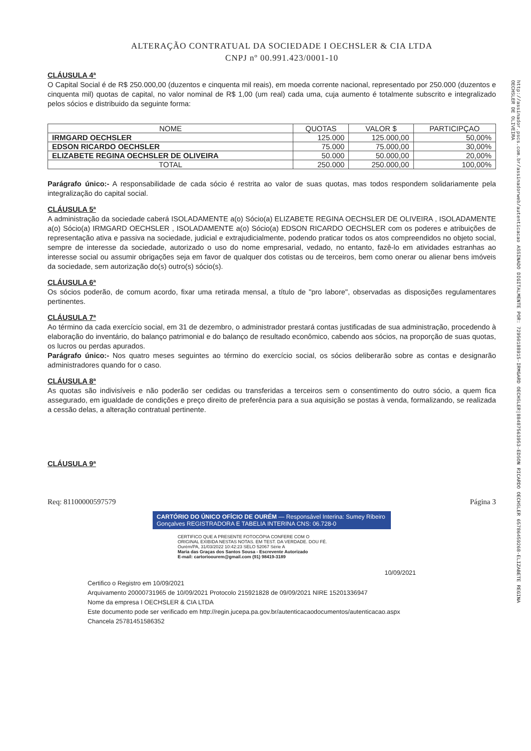ALTERAÇÃO CONTRATUAL DA SOCIEDADE I OECHSLER & CIA LTDA
CNPJ nº 00.991.423/0001-10
http://assinador.pscs.com.br/assinadorweb/autenticacao ASSINADO DIGITALMENTE POR: 72950188915-IRMGARD OECHSLER|88487563953-EDSON RICARDO OECHSLER 65786459268-ELIZABETE REGINA OECHSLER DE OLIVEIRA
CLÁUSULA 4ª
O Capital Social é de R$ 250.000,00 (duzentos e cinquenta mil reais), em moeda corrente nacional, representado por 250.000 (duzentos e cinquenta mil) quotas de capital, no valor nominal de R$ 1,00 (um real) cada uma, cuja aumento é totalmente subscrito e integralizado pelos sócios e distribuido da seguinte forma:
| NOME | QUOTAS | VALOR $ | PARTICIPÇAO |
| --- | --- | --- | --- |
| IRMGARD OECHSLER | 125.000 | 125.000,00 | 50,00% |
| EDSON RICARDO OECHSLER | 75.000 | 75.000,00 | 30,00% |
| ELIZABETE REGINA OECHSLER DE OLIVEIRA | 50.000 | 50.000,00 | 20,00% |
| TOTAL | 250.000 | 250.000,00 | 100,00% |
Parágrafo único:- A responsabilidade de cada sócio é restrita ao valor de suas quotas, mas todos respondem solidariamente pela integralização do capital social.
CLÁUSULA 5ª
A administração da sociedade caberá ISOLADAMENTE a(o) Sócio(a) ELIZABETE REGINA OECHSLER DE OLIVEIRA , ISOLADAMENTE a(o) Sócio(a) IRMGARD OECHSLER , ISOLADAMENTE a(o) Sócio(a) EDSON RICARDO OECHSLER com os poderes e atribuições de representação ativa e passiva na sociedade, judicial e extrajudicialmente, podendo praticar todos os atos compreendidos no objeto social, sempre de interesse da sociedade, autorizado o uso do nome empresarial, vedado, no entanto, fazê-lo em atividades estranhas ao interesse social ou assumir obrigações seja em favor de qualquer dos cotistas ou de terceiros, bem como onerar ou alienar bens imóveis da sociedade, sem autorização do(s) outro(s) sócio(s).
CLÁUSULA 6ª
Os sócios poderão, de comum acordo, fixar uma retirada mensal, a título de "pro labore", observadas as disposições regulamentares pertinentes.
CLÁUSULA 7ª
Ao término da cada exercício social, em 31 de dezembro, o administrador prestará contas justificadas de sua administração, procedendo à elaboração do inventário, do balanço patrimonial e do balanço de resultado econômico, cabendo aos sócios, na proporção de suas quotas, os lucros ou perdas apurados.
Parágrafo único:- Nos quatro meses seguintes ao término do exercício social, os sócios deliberarão sobre as contas e designarão administradores quando for o caso.
CLÁUSULA 8ª
As quotas são indivisíveis e não poderão ser cedidas ou transferidas a terceiros sem o consentimento do outro sócio, a quem fica assegurado, em igualdade de condições e preço direito de preferência para a sua aquisição se postas à venda, formalizando, se realizada a cessão delas, a alteração contratual pertinente.
CLÁUSULA 9ª
Req: 81100000597579 Página 3
CARTÓRIO DO ÚNICO OFÍCIO DE OURÉM — Responsável Interina: Sumey Ribeiro Gonçalves REGISTRADORA E TABELIA INTERINA CNS: 06.728-0
CERTIFICO QUE A PRESENTE FOTOCÓPIA CONFERE COM O ORIGINAL EXIBIDA NESTAS NOTAS. EM TEST. DA VERDADE. DOU FÉ. Ourém/PA, 31/03/2022 10:42:23 SELO 52067 Série A
Maria das Graças dos Santos Sousa - Escrevente Autorizado
E-mail: cartorioourem@gmail.com (91) 98419-3189
10/09/2021
Certifico o Registro em 10/09/2021
Arquivamento 20000731965 de 10/09/2021 Protocolo 215921828 de 09/09/2021 NIRE 15201336947
Nome da empresa I OECHSLER & CIA LTDA
Este documento pode ser verificado em http://regin.jucepa.pa.gov.br/autenticacaodocumentos/autenticacao.aspx
Chancela 25781451586352